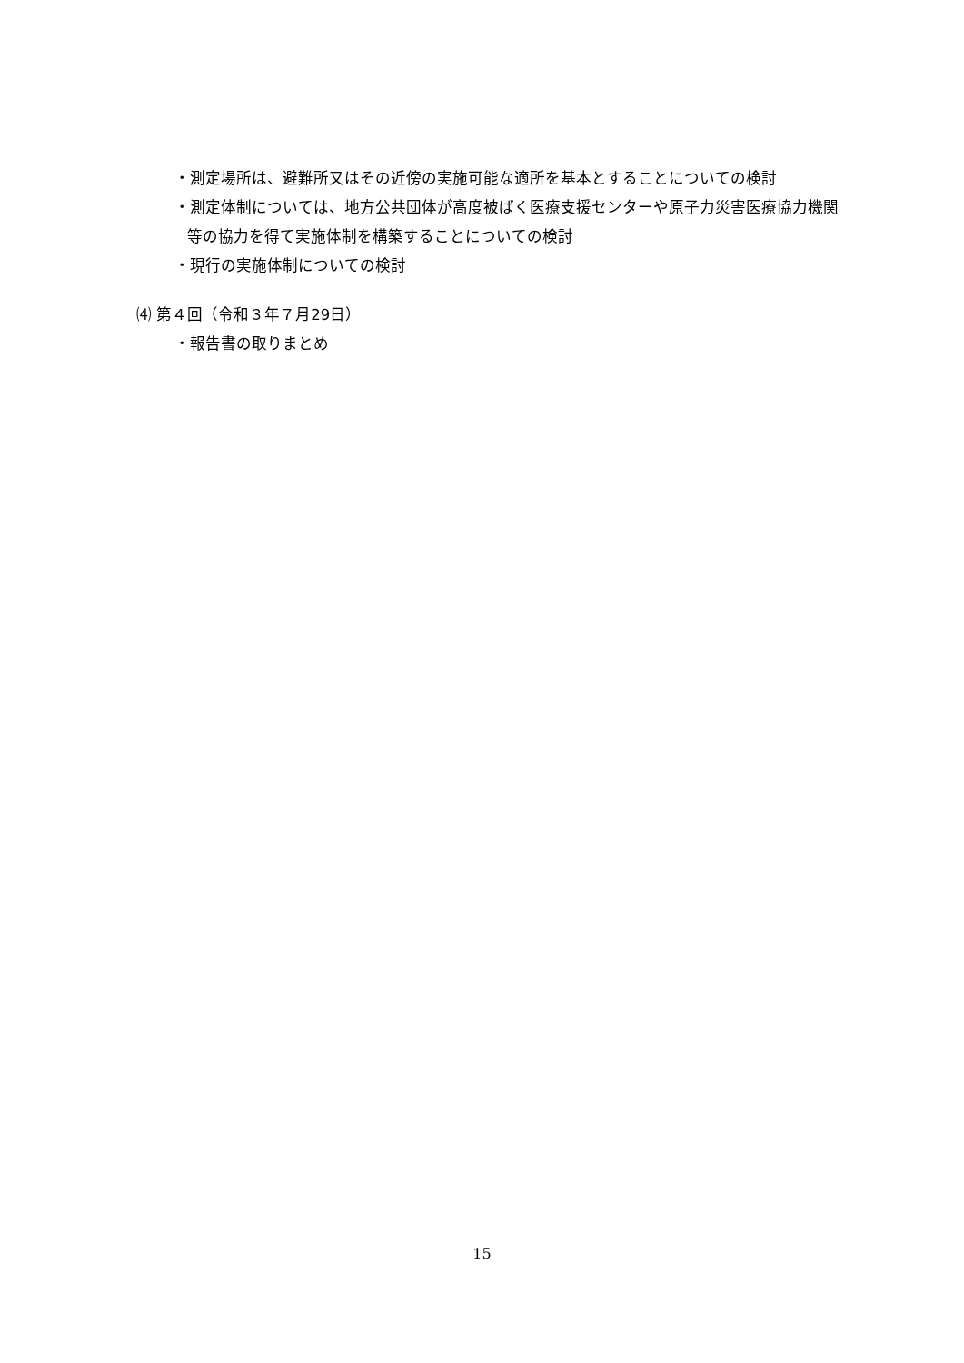・測定場所は、避難所又はその近傍の実施可能な適所を基本とすることについての検討
・測定体制については、地方公共団体が高度被ばく医療支援センターや原子力災害医療協力機関等の協力を得て実施体制を構築することについての検討
・現行の実施体制についての検討
⑷ 第４回（令和３年７月29日）
・報告書の取りまとめ
15